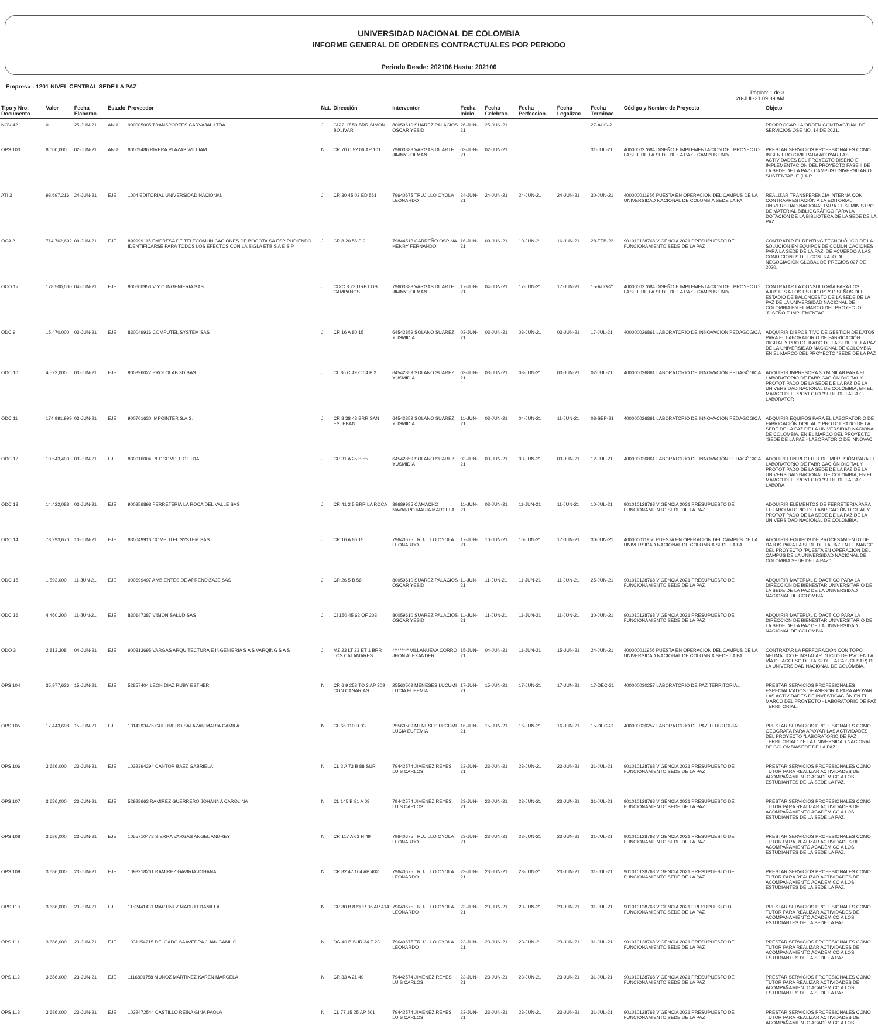UNIVERSIDAD NACIONAL DE COLOMBIA
INFORME GENERAL DE ORDENES CONTRACTUALES POR PERIODO
Periodo Desde: 202106 Hasta: 202106
Empresa : 1201 NIVEL CENTRAL SEDE LA PAZ
Página: 1 de 3
20-JUL-21 09:39 AM
| Tipo y Nro. Documento | Valor | Fecha Elaborac. | Estado | Proveedor | Nat. | Dirección | Interventor | Fecha Inicio | Fecha Celebrac. | Fecha Perfeccion. | Fecha Legalizac | Fecha Terminac | Código y Nombre de Proyecto | Objeto |
| --- | --- | --- | --- | --- | --- | --- | --- | --- | --- | --- | --- | --- | --- | --- |
| NOV 42 | 0 | 25-JUN-21 | ANU | 900005005 TRANSPORTES CARVAJAL LTDA | J | Cl 22 17 50 BRR SIMON BOLIVAR | 80059610 SUAREZ PALACIOS OSCAR YESID | 26-JUN-21 | 25-JUN-21 | | | 27-AUG-21 | | PRORROGAR LA ORDEN CONTRACTUAL DE SERVICIOS OSE NO. 14 DE 2021. |
| OPS 103 | 8,000,000 | 02-JUN-21 | ANU | 80009486 RIVERA PLAZAS WILLIAM | N | CR 70 C 52 06 AP 101 | 79603383 VARGAS DUARTE JIMMY JOLMAN | 03-JUN-21 | 02-JUN-21 | | | 31-JUL-21 | 400000027684 DISEÑO E IMPLEMENTACION DEL PROYECTO FASE II DE LA SEDE DE LA PAZ - CAMPUS UNIVE | PRESTAR SERVICIOS PROFESIONALES COMO INGENIERO CIVIL PARA APOYAR LAS ACTIVIDADES DEL PROYECTO DISEÑO E IMPLEMENTACION DEL PROYECTO FASE II DE LA SEDE DE LA PAZ - CAMPUS UNIVERSITARIO SUSTENTABLE (LA P |
| ATI 3 | 93,697,216 | 24-JUN-21 | EJE | 1004 EDITORIAL UNIVERSIDAD NACIONAL | J | CR 30 45 03 ED 561 | 79640675 TRUJILLO OYOLA LEONARDO | 24-JUN-21 | 24-JUN-21 | 24-JUN-21 | 24-JUN-21 | 30-JUN-21 | 400000011956 PUESTA EN OPERACION DEL CAMPUS DE LA UNIVERSIDAD NACIONAL DE COLOMBIA SEDE LA PA | REALIZAR TRANSFERENCIA INTERNA CON CONTRAPRESTACIÓN A LA EDITORIAL UNIVERSIDAD NACIONAL PARA EL SUMINISTRO DE MATERIAL BIBLIOGRÁFICO PARA LA DOTACIÓN DE LA BIBLIOTECA DE LA SEDE DE LA PAZ. |
| OCA 2 | 714,762,692 | 09-JUN-21 | EJE | 899999115 EMPRESA DE TELECOMUNICACIONES DE BOGOTA SA ESP PUDIENDO IDENTIFICARSE PARA TODOS LOS EFECTOS CON LA SIGLA ETB S A E S P | J | CR 8 20 56 P 9 | 79844513 CARREÑO OSPINA HENRY FERNANDO | 16-JUN-21 | 09-JUN-21 | 10-JUN-21 | 16-JUN-21 | 28-FEB-22 | 901010128768 VIGENCIA 2021 PRESUPUESTO DE FUNCIONAMIENTO SEDE DE LA PAZ | CONTRATAR EL RENTING TECNOLÓLICO DE LA SOLUCIÓN EN EQUIPOS DE COMUNICACIONES PARA LA SEDE DE LA PAZ, DE ACUERDO A LAS CONDICIONES DEL CONTRATO DE NEGOCIACIÓN GLOBAL DE PRECIOS 027 DE 2020. |
| OCO 17 | 178,500,000 | 04-JUN-21 | EJE | 900600953 V Y O INGENIERIA SAS | J | Cl 2C 8 23 URB LOS CAMPANOS | 79603383 VARGAS DUARTE JIMMY JOLMAN | 17-JUN-21 | 04-JUN-21 | 17-JUN-21 | 17-JUN-21 | 15-AUG-21 | 400000027684 DISEÑO E IMPLEMENTACION DEL PROYECTO FASE II DE LA SEDE DE LA PAZ - CAMPUS UNIVE | CONTRATAR LA CONSULTORÍA PARA LOS AJUSTES A LOS ESTUDIOS Y DISEÑOS DEL ESTADIO DE BALONCESTO DE LA SEDE DE LA PAZ DE LA UNIVERSIDAD NACIONAL DE COLOMBIA EN EL MARCO DEL PROYECTO "DISEÑO E IMPLEMENTACI |
| ODC 9 | 15,470,000 | 03-JUN-21 | EJE | 830049916 COMPUTEL SYSTEM SAS | J | CR 16 A 80 15 | 64542859 SOLANO SUAREZ YUSMIDIA | 03-JUN-21 | 03-JUN-21 | 03-JUN-21 | 03-JUN-21 | 17-JUL-21 | 400000026861 LABORATORIO DE INNOVACIÓN PEDAGÓGICA | ADQUIRIR DISPOSITIVO DE GESTIÓN DE DATOS PARA EL LABORATORIO DE FABRICACIÓN DIGITAL Y PROTOTIPADO DE LA SEDE DE LA PAZ DE LA UNIVERSIDAD NACIONAL DE COLOMBIA, EN EL MARCO DEL PROYECTO "SEDE DE LA PAZ |
| ODC 10 | 4,522,000 | 03-JUN-21 | EJE | 900896027 PROTOLAB 3D SAS | J | CL 86 C 49 C 04 P 2 | 64542859 SOLANO SUAREZ YUSMIDIA | 03-JUN-21 | 03-JUN-21 | 03-JUN-21 | 03-JUN-21 | 02-JUL-21 | 400000026861 LABORATORIO DE INNOVACIÓN PEDAGÓGICA | ADQUIRIR IMPRESORA 3D MINILAB PARA EL LABORATORIO DE FABRICACIÓN DIGITAL Y PROTOTIPADO DE LA SEDE DE LA PAZ DE LA UNIVERSIDAD NACIONAL DE COLOMBIA, EN EL MARCO DEL PROYECTO "SEDE DE LA PAZ - LABORATOR |
| ODC 11 | 174,991,999 | 03-JUN-21 | EJE | 900701630 IMPOINTER S.A.S. | J | CR 8 38 48 BRR SAN ESTEBAN | 64542859 SOLANO SUAREZ YUSMIDIA | 11-JUN-21 | 03-JUN-21 | 04-JUN-21 | 11-JUN-21 | 08-SEP-21 | 400000026861 LABORATORIO DE INNOVACIÓN PEDAGÓGICA | ADQUIRIR EQUIPOS PARA EL LABORATORIO DE FABRICACIÓN DIGITAL Y PROTOTIPADO DE LA SEDE DE LA PAZ DE LA UNIVERSIDAD NACIONAL DE COLOMBIA, EN EL MARCO DEL PROYECTO "SEDE DE LA PAZ - LABORATORIO DE INNOVAC |
| ODC 12 | 10,543,400 | 03-JUN-21 | EJE | 830016004 REDCOMPUTO LTDA | J | CR 31 A 25 B 55 | 64542859 SOLANO SUAREZ YUSMIDIA | 03-JUN-21 | 03-JUN-21 | 03-JUN-21 | 03-JUN-21 | 12-JUL-21 | 400000026861 LABORATORIO DE INNOVACIÓN PEDAGÓGICA | ADQUIRIR UN PLOTTER DE IMPRESIÓN PARA EL LABORATORIO DE FABRICACIÓN DIGITAL Y PROTOTIPADO DE LA SEDE DE LA PAZ DE LA UNIVERSIDAD NACIONAL DE COLOMBIA, EN EL MARCO DEL PROYECTO "SEDE DE LA PAZ - LABORA |
| ODC 13 | 14,422,088 | 03-JUN-21 | EJE | 900856898 FERRETERIA LA ROCA DEL VALLE SAS | J | CR 41 2 5 BRR LA ROCA | 39689985 CAMACHO NAVARRO MARIA MARCELA | 11-JUN-21 | 03-JUN-21 | 11-JUN-21 | 11-JUN-21 | 10-JUL-21 | 901010128768 VIGENCIA 2021 PRESUPUESTO DE FUNCIONAMIENTO SEDE DE LA PAZ | ADQUIRIR ELEMENTOS DE FERRETERÍA PARA EL LABORATORIO DE FABRICACIÓN DIGITAL Y PROTOTIPADO DE LA SEDE DE LA PAZ DE LA UNIVERSIDAD NACIONAL DE COLOMBIA. |
| ODC 14 | 78,293,670 | 10-JUN-21 | EJE | 830049916 COMPUTEL SYSTEM SAS | J | CR 16 A 80 15 | 79640675 TRUJILLO OYOLA LEONARDO | 17-JUN-21 | 10-JUN-21 | 10-JUN-21 | 17-JUN-21 | 30-JUN-21 | 400000011956 PUESTA EN OPERACION DEL CAMPUS DE LA UNIVERSIDAD NACIONAL DE COLOMBIA SEDE LA PA | ADQUIRIR EQUIPOS DE PROCESAMIENTO DE DATOS PARA LA SEDE DE LA PAZ EN EL MARCO DEL PROYECTO "PUESTA EN OPERACIÓN DEL CAMPUS DE LA UNIVERSIDAD NACIONAL DE COLOMBIA SEDE DE LA PAZ" |
| ODC 15 | 1,593,000 | 11-JUN-21 | EJE | 900699497 AMBIENTES DE APRENDIZAJE SAS | J | CR 26 5 B 56 | 80059610 SUAREZ PALACIOS OSCAR YESID | 11-JUN-21 | 11-JUN-21 | 11-JUN-21 | 11-JUN-21 | 25-JUN-21 | 901010128768 VIGENCIA 2021 PRESUPUESTO DE FUNCIONAMIENTO SEDE DE LA PAZ | ADQUIRIR MATERIAL DIDACTICO PARA LA DIRECCIÓN DE BIENESTAR UNIVERSITARIO DE LA SEDE DE LA PAZ DE LA UNIVERSIDAD NACIONAL DE COLOMBIA. |
| ODC 16 | 4,460,200 | 11-JUN-21 | EJE | 830147387 VISION SALUD SAS | J | Cl 150 45 62 OF 203 | 80059610 SUAREZ PALACIOS OSCAR YESID | 11-JUN-21 | 11-JUN-21 | 11-JUN-21 | 11-JUN-21 | 30-JUN-21 | 901010128768 VIGENCIA 2021 PRESUPUESTO DE FUNCIONAMIENTO SEDE DE LA PAZ | ADQUIRIR MATERIAL DIDACTICO PARA LA DIRECCIÓN DE BIENESTAR UNIVERSITARIO DE LA SEDE DE LA PAZ DE LA UNIVERSIDAD NACIONAL DE COLOMBIA. |
| ODO 3 | 2,813,308 | 04-JUN-21 | EJE | 900313695 VARGAS ARQUITECTURA E INGENIERIA S A S VARQING S A S | J | MZ 23 LT 23 ET 1 BRR LOS CALAMARES | ********* VILLANUEVA CORRO JHON ALEXANDER | 15-JUN-21 | 04-JUN-21 | 11-JUN-21 | 15-JUN-21 | 24-JUN-21 | 400000011956 PUESTA EN OPERACION DEL CAMPUS DE LA UNIVERSIDAD NACIONAL DE COLOMBIA SEDE LA PA | CONTRATAR LA PERFORACIÓN CON TOPO NEUMÁTICO E INSTALAR DUCTO DE PVC EN LA VÍA DE ACCESO DE LA SEDE LA PAZ (CESAR) DE LA UNIVERSIDAD NACIONAL DE COLOMBIA. |
| OPS 104 | 35,977,626 | 15-JUN-21 | EJE | 52857404 LEON DIAZ RUBY ESTHER | N | CR 6 9 258 TO 3 AP 309 CON CANARIAS | 25560509 MENESES LUCUMI LUCIA EUFEMIA | 17-JUN-21 | 15-JUN-21 | 17-JUN-21 | 17-JUN-21 | 17-DEC-21 | 400000030257 LABORATORIO DE PAZ TERRITORIAL | PRESTAR SERVICIOS PROFESIONALES ESPECIALIZADOS DE ASESORIA PARA APOYAR LAS ACTIVIDADES DE INVESTIGACIÓN EN EL MARCO DEL PROYECTO - LABORATORIO DE PAZ TERRITORIAL. |
| OPS 105 | 17,443,698 | 15-JUN-21 | EJE | 1014293475 GUERRERO SALAZAR MARIA CAMILA | N | CL 66 110 D 03 | 25560509 MENESES LUCUMI LUCIA EUFEMIA | 16-JUN-21 | 15-JUN-21 | 16-JUN-21 | 16-JUN-21 | 15-DEC-21 | 400000030257 LABORATORIO DE PAZ TERRITORIAL | PRESTAR SERVICIOS PROFESIONALES COMO GEOGRAFA PARA APOYAR LAS ACTIVIDADES DEL PROYECTO "LABORATORIO DE PAZ TERRITORIAL" DE LA UNIVERSIDAD NACIONAL DE COLOMBIASEDE DE LA PAZ. |
| OPS 106 | 3,686,000 | 23-JUN-21 | EJE | 1032394294 CANTOR BAEZ GABRIELA | N | CL 2 A 73 B 88 SUR | 79442574 JIMENEZ REYES LUIS CARLOS | 23-JUN-21 | 23-JUN-21 | 23-JUN-21 | 23-JUN-21 | 31-JUL-21 | 901010128768 VIGENCIA 2021 PRESUPUESTO DE FUNCIONAMIENTO SEDE DE LA PAZ | PRESTAR SERVICIOS PROFESIONALES COMO TUTOR PARA REALIZAR ACTIVIDADES DE ACOMPAÑAMIENTO ACADÉMICO A LOS ESTUDIANTES DE LA SEDE LA PAZ. |
| OPS 107 | 3,686,000 | 23-JUN-21 | EJE | 52928663 RAMIREZ GUERRERO JOHANNA CAROLINA | N | CL 145 B 81 A 08 | 79442574 JIMENEZ REYES LUIS CARLOS | 23-JUN-21 | 23-JUN-21 | 23-JUN-21 | 23-JUN-21 | 31-JUL-21 | 901010128768 VIGENCIA 2021 PRESUPUESTO DE FUNCIONAMIENTO SEDE DE LA PAZ | PRESTAR SERVICIOS PROFESIONALES COMO TUTOR PARA REALIZAR ACTIVIDADES DE ACOMPAÑAMIENTO ACADÉMICO A LOS ESTUDIANTES DE LA SEDE LA PAZ. |
| OPS 108 | 3,686,000 | 23-JUN-21 | EJE | 1055710478 SIERRA VARGAS ANGEL ANDREY | N | CR 117 A 63 H 49 | 79640675 TRUJILLO OYOLA LEONARDO | 23-JUN-21 | 23-JUN-21 | 23-JUN-21 | 23-JUN-21 | 31-JUL-21 | 901010128768 VIGENCIA 2021 PRESUPUESTO DE FUNCIONAMIENTO SEDE DE LA PAZ | PRESTAR SERVICIOS PROFESIONALES COMO TUTOR PARA REALIZAR ACTIVIDADES DE ACOMPAÑAMIENTO ACADÉMICO A LOS ESTUDIANTES DE LA SEDE LA PAZ. |
| OPS 109 | 3,686,000 | 23-JUN-21 | EJE | 1093218261 RAMIREZ GAVIRIA JOHANA | N | CR 82 47 104 AP 402 | 79640675 TRUJILLO OYOLA LEONARDO | 23-JUN-21 | 23-JUN-21 | 23-JUN-21 | 23-JUN-21 | 31-JUL-21 | 901010128768 VIGENCIA 2021 PRESUPUESTO DE FUNCIONAMIENTO SEDE DE LA PAZ | PRESTAR SERVICIOS PROFESIONALES COMO TUTOR PARA REALIZAR ACTIVIDADES DE ACOMPAÑAMIENTO ACADÉMICO A LOS ESTUDIANTES DE LA SEDE LA PAZ. |
| OPS 110 | 3,686,000 | 23-JUN-21 | EJE | 1152441431 MARTINEZ MADRID DANIELA | N | CR 80 B 8 SUR 36 AP 414 | 79640675 TRUJILLO OYOLA LEONARDO | 23-JUN-21 | 23-JUN-21 | 23-JUN-21 | 23-JUN-21 | 31-JUL-21 | 901010128768 VIGENCIA 2021 PRESUPUESTO DE FUNCIONAMIENTO SEDE DE LA PAZ | PRESTAR SERVICIOS PROFESIONALES COMO TUTOR PARA REALIZAR ACTIVIDADES DE ACOMPAÑAMIENTO ACADÉMICO A LOS ESTUDIANTES DE LA SEDE LA PAZ. |
| OPS 111 | 3,686,000 | 23-JUN-21 | EJE | 1031154215 DELGADO SAAVEDRA JUAN CAMILO | N | DG 40 B SUR 34 F 23 | 79640675 TRUJILLO OYOLA LEONARDO | 23-JUN-21 | 23-JUN-21 | 23-JUN-21 | 23-JUN-21 | 31-JUL-21 | 901010128768 VIGENCIA 2021 PRESUPUESTO DE FUNCIONAMIENTO SEDE DE LA PAZ | PRESTAR SERVICIOS PROFESIONALES COMO TUTOR PARA REALIZAR ACTIVIDADES DE ACOMPAÑAMIENTO ACADÉMICO A LOS ESTUDIANTES DE LA SEDE LA PAZ. |
| OPS 112 | 3,686,000 | 23-JUN-21 | EJE | 1116801758 MUÑOZ MARTINEZ KAREN MARCELA | N | CR 33 A 21 49 | 79442574 JIMENEZ REYES LUIS CARLOS | 23-JUN-21 | 23-JUN-21 | 23-JUN-21 | 23-JUN-21 | 31-JUL-21 | 901010128768 VIGENCIA 2021 PRESUPUESTO DE FUNCIONAMIENTO SEDE DE LA PAZ | PRESTAR SERVICIOS PROFESIONALES COMO TUTOR PARA REALIZAR ACTIVIDADES DE ACOMPAÑAMIENTO ACADÉMICO A LOS ESTUDIANTES DE LA SEDE LA PAZ. |
| OPS 113 | 3,686,000 | 23-JUN-21 | EJE | 1032472544 CASTILLO REINA GINA PAOLA | N | CL 77 15 25 AP 501 | 79442574 JIMENEZ REYES LUIS CARLOS | 23-JUN-21 | 23-JUN-21 | 23-JUN-21 | 23-JUN-21 | 31-JUL-21 | 901010128768 VIGENCIA 2021 PRESUPUESTO DE FUNCIONAMIENTO SEDE DE LA PAZ | PRESTAR SERVICIOS PROFESIONALES COMO TUTOR PARA REALIZAR ACTIVIDADES DE ACOMPAÑAMIENTO ACADÉMICO A LOS |